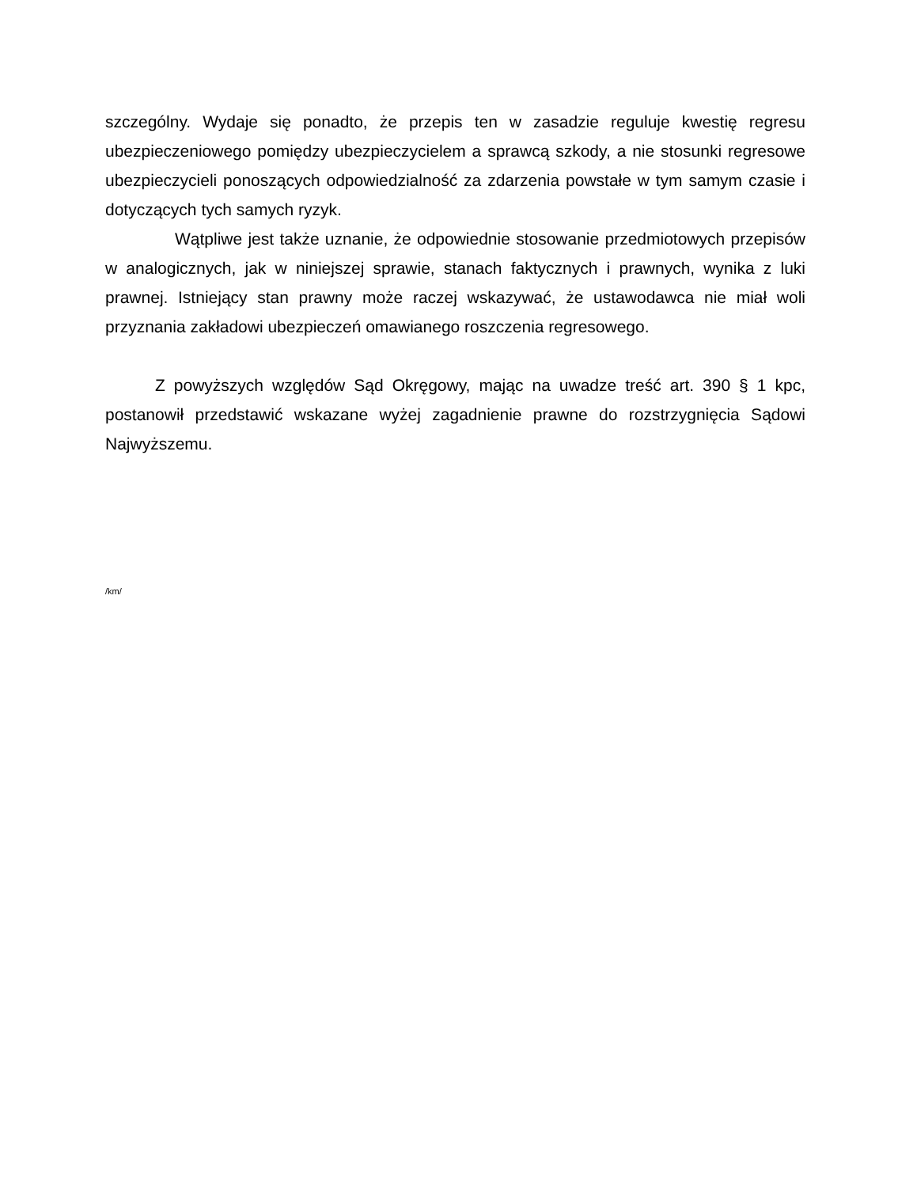szczególny. Wydaje się ponadto, że przepis ten w zasadzie reguluje kwestię regresu ubezpieczeniowego pomiędzy ubezpieczycielem a sprawcą szkody, a nie stosunki regresowe ubezpieczycieli ponoszących odpowiedzialność za zdarzenia powstałe w tym samym czasie i dotyczących tych samych ryzyk.
Wątpliwe jest także uznanie, że odpowiednie stosowanie przedmiotowych przepisów w analogicznych, jak w niniejszej sprawie, stanach faktycznych i prawnych, wynika z luki prawnej. Istniejący stan prawny może raczej wskazywać, że ustawodawca nie miał woli przyznania zakładowi ubezpieczeń omawianego roszczenia regresowego.
Z powyższych względów Sąd Okręgowy, mając na uwadze treść art. 390 § 1 kpc, postanowił przedstawić wskazane wyżej zagadnienie prawne do rozstrzygnięcia Sądowi Najwyższemu.
/km/